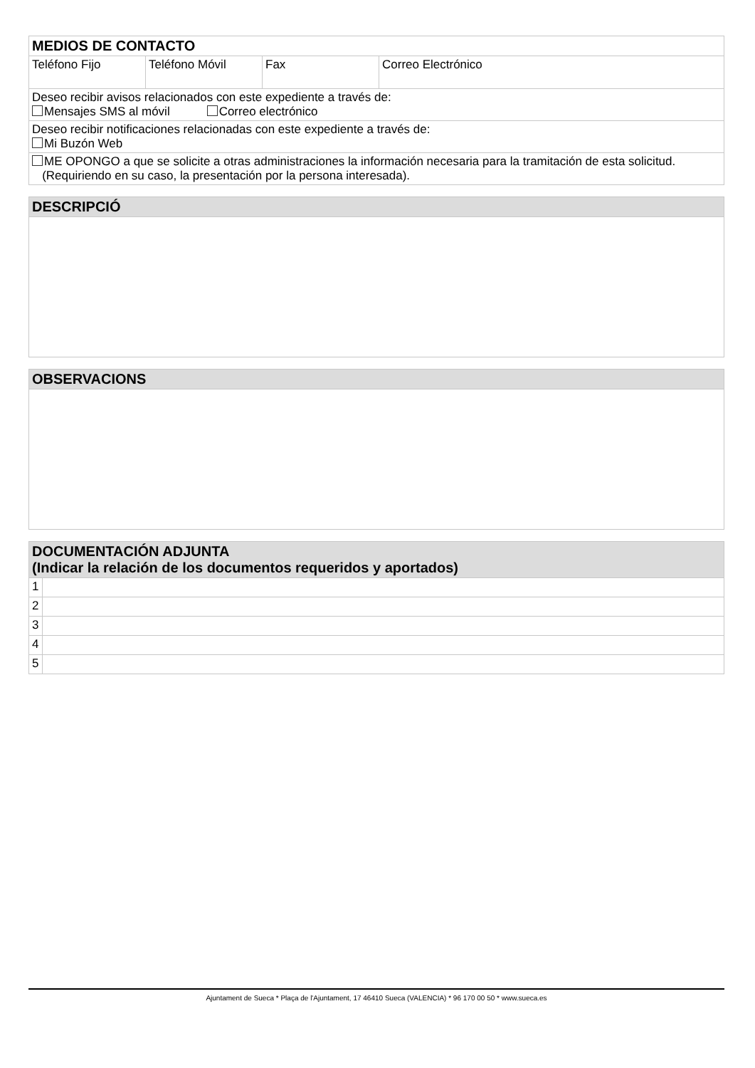| MEDIOS DE CONTACTO | | | |
| --- | --- | --- | --- |
| Teléfono Fijo | Teléfono Móvil | Fax | Correo Electrónico |
| Deseo recibir avisos relacionados con este expediente a través de: Mensajes SMS al móvil Correo electrónico | | | |
| Deseo recibir notificaciones relacionadas con este expediente a través de: Mi Buzón Web | | | |
| ME OPONGO a que se solicite a otras administraciones la información necesaria para la tramitación de esta solicitud. (Requiriendo en su caso, la presentación por la persona interesada). | | | |
| DESCRIPCIÓ |
| --- |
| OBSERVACIONS |
| --- |
| DOCUMENTACIÓN ADJUNTA (Indicar la relación de los documentos requeridos y aportados) | |
| --- | --- |
| 1 | |
| 2 | |
| 3 | |
| 4 | |
| 5 | |
Ajuntament de Sueca * Plaça de l'Ajuntament, 17 46410 Sueca (VALENCIA) * 96 170 00 50 * www.sueca.es